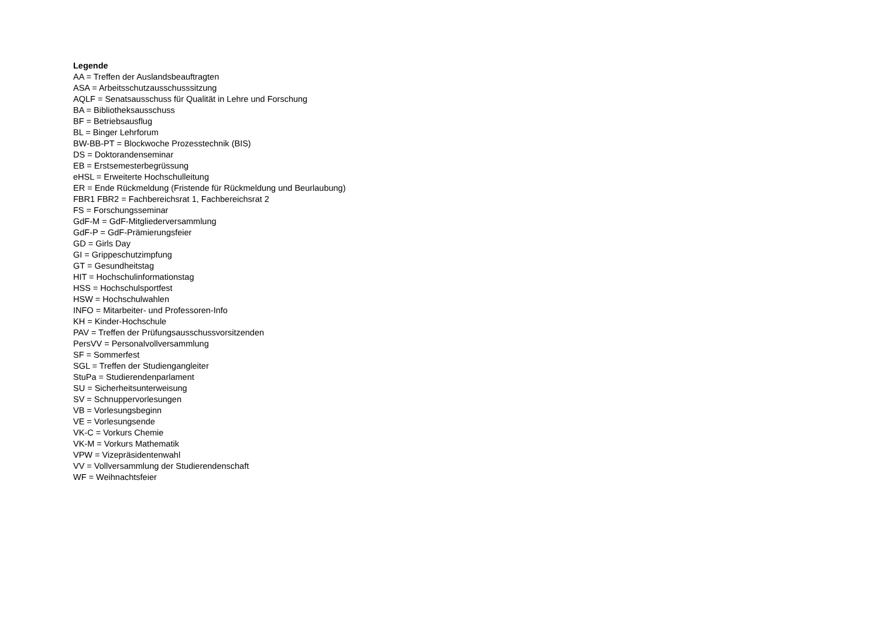Legende
AA = Treffen der Auslandsbeauftragten
ASA = Arbeitsschutzausschusssitzung
AQLF = Senatsausschuss für Qualität in Lehre und Forschung
BA = Bibliotheksausschuss
BF = Betriebsausflug
BL = Binger Lehrforum
BW-BB-PT = Blockwoche Prozesstechnik (BIS)
DS = Doktorandenseminar
EB = Erstsemesterbegrüssung
eHSL = Erweiterte Hochschulleitung
ER = Ende Rückmeldung (Fristende für Rückmeldung und Beurlaubung)
FBR1 FBR2 = Fachbereichsrat 1, Fachbereichsrat 2
FS = Forschungsseminar
GdF-M = GdF-Mitgliederversammlung
GdF-P = GdF-Prämierungsfeier
GD = Girls Day
GI = Grippeschutzimpfung
GT = Gesundheitstag
HIT = Hochschulinformationstag
HSS = Hochschulsportfest
HSW = Hochschulwahlen
INFO = Mitarbeiter- und Professoren-Info
KH = Kinder-Hochschule
PAV = Treffen der Prüfungsausschussvorsitzenden
PersVV = Personalvollversammlung
SF = Sommerfest
SGL = Treffen der Studiengangleiter
StuPa = Studierendenparlament
SU = Sicherheitsunterweisung
SV = Schnuppervorlesungen
VB = Vorlesungsbeginn
VE = Vorlesungsende
VK-C = Vorkurs Chemie
VK-M = Vorkurs Mathematik
VPW = Vizepräsidentenwahl
VV = Vollversammlung der Studierendenschaft
WF = Weihnachtsfeier